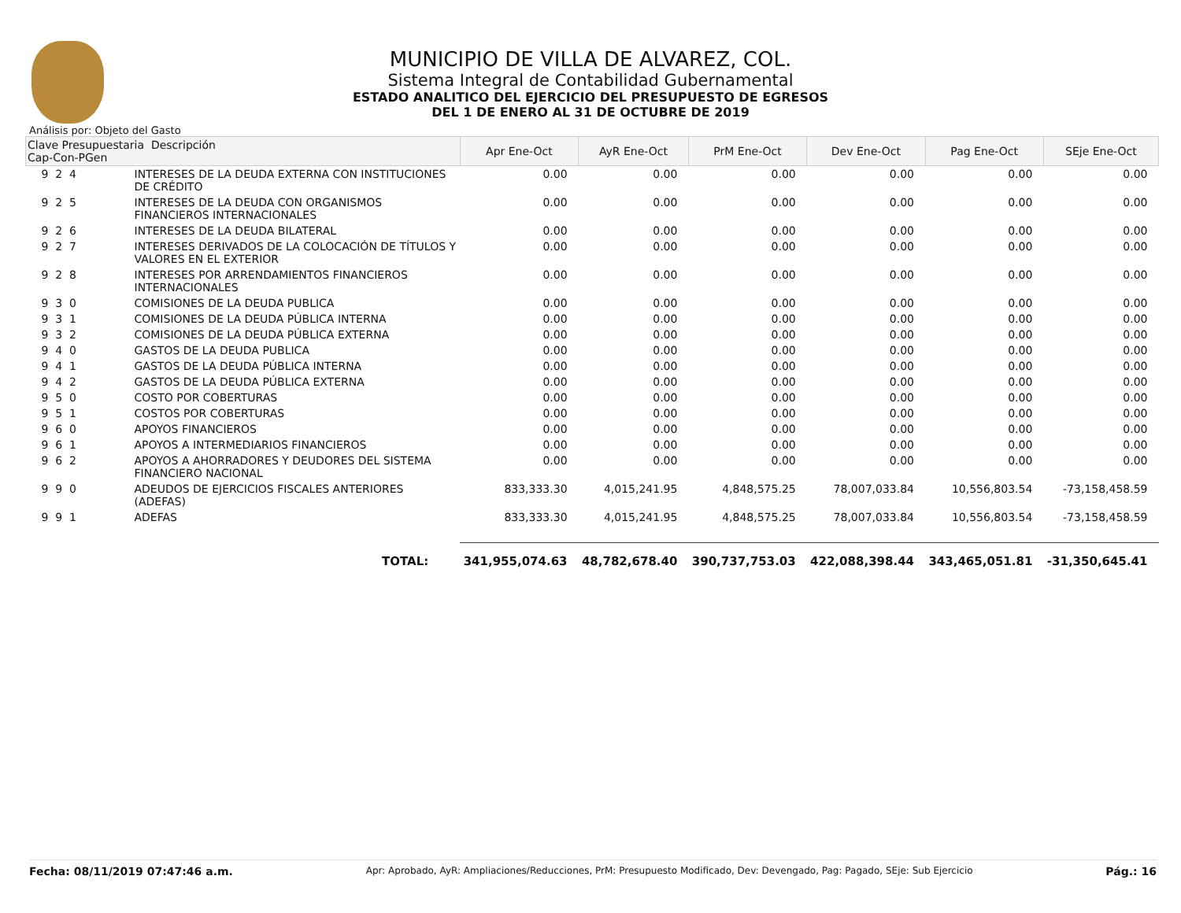MUNICIPIO DE VILLA DE ALVAREZ, COL.
Sistema Integral de Contabilidad Gubernamental
ESTADO ANALITICO DEL EJERCICIO DEL PRESUPUESTO DE EGRESOS
DEL 1 DE ENERO AL 31 DE OCTUBRE DE 2019
Análisis por: Objeto del Gasto
| Clave Presupuestaria Descripción Cap-Con-PGen | | Apr Ene-Oct | AyR Ene-Oct | PrM Ene-Oct | Dev Ene-Oct | Pag Ene-Oct | SEje Ene-Oct |
| --- | --- | --- | --- | --- | --- | --- | --- |
| 9 2 4 | INTERESES DE LA DEUDA EXTERNA CON INSTITUCIONES DE CRÉDITO | 0.00 | 0.00 | 0.00 | 0.00 | 0.00 | 0.00 |
| 9 2 5 | INTERESES DE LA DEUDA CON ORGANISMOS FINANCIEROS INTERNACIONALES | 0.00 | 0.00 | 0.00 | 0.00 | 0.00 | 0.00 |
| 9 2 6 | INTERESES DE LA DEUDA BILATERAL | 0.00 | 0.00 | 0.00 | 0.00 | 0.00 | 0.00 |
| 9 2 7 | INTERESES DERIVADOS DE LA COLOCACIÓN DE TÍTULOS Y VALORES EN EL EXTERIOR | 0.00 | 0.00 | 0.00 | 0.00 | 0.00 | 0.00 |
| 9 2 8 | INTERESES POR ARRENDAMIENTOS FINANCIEROS INTERNACIONALES | 0.00 | 0.00 | 0.00 | 0.00 | 0.00 | 0.00 |
| 9 3 0 | COMISIONES DE LA DEUDA PUBLICA | 0.00 | 0.00 | 0.00 | 0.00 | 0.00 | 0.00 |
| 9 3 1 | COMISIONES DE LA DEUDA PÚBLICA INTERNA | 0.00 | 0.00 | 0.00 | 0.00 | 0.00 | 0.00 |
| 9 3 2 | COMISIONES DE LA DEUDA PÚBLICA EXTERNA | 0.00 | 0.00 | 0.00 | 0.00 | 0.00 | 0.00 |
| 9 4 0 | GASTOS DE LA DEUDA PUBLICA | 0.00 | 0.00 | 0.00 | 0.00 | 0.00 | 0.00 |
| 9 4 1 | GASTOS DE LA DEUDA PÚBLICA INTERNA | 0.00 | 0.00 | 0.00 | 0.00 | 0.00 | 0.00 |
| 9 4 2 | GASTOS DE LA DEUDA PÚBLICA EXTERNA | 0.00 | 0.00 | 0.00 | 0.00 | 0.00 | 0.00 |
| 9 5 0 | COSTO POR COBERTURAS | 0.00 | 0.00 | 0.00 | 0.00 | 0.00 | 0.00 |
| 9 5 1 | COSTOS POR COBERTURAS | 0.00 | 0.00 | 0.00 | 0.00 | 0.00 | 0.00 |
| 9 6 0 | APOYOS FINANCIEROS | 0.00 | 0.00 | 0.00 | 0.00 | 0.00 | 0.00 |
| 9 6 1 | APOYOS A INTERMEDIARIOS FINANCIEROS | 0.00 | 0.00 | 0.00 | 0.00 | 0.00 | 0.00 |
| 9 6 2 | APOYOS A AHORRADORES Y DEUDORES DEL SISTEMA FINANCIERO NACIONAL | 0.00 | 0.00 | 0.00 | 0.00 | 0.00 | 0.00 |
| 9 9 0 | ADEUDOS DE EJERCICIOS FISCALES ANTERIORES (ADEFAS) | 833,333.30 | 4,015,241.95 | 4,848,575.25 | 78,007,033.84 | 10,556,803.54 | -73,158,458.59 |
| 9 9 1 | ADEFAS | 833,333.30 | 4,015,241.95 | 4,848,575.25 | 78,007,033.84 | 10,556,803.54 | -73,158,458.59 |
| | TOTAL: | 341,955,074.63 | 48,782,678.40 | 390,737,753.03 | 422,088,398.44 | 343,465,051.81 | -31,350,645.41 |
Fecha: 08/11/2019 07:47:46 a.m. Apr: Aprobado, AyR: Ampliaciones/Reducciones, PrM: Presupuesto Modificado, Dev: Devengado, Pag: Pagado, SEje: Sub Ejercicio Pág.: 16